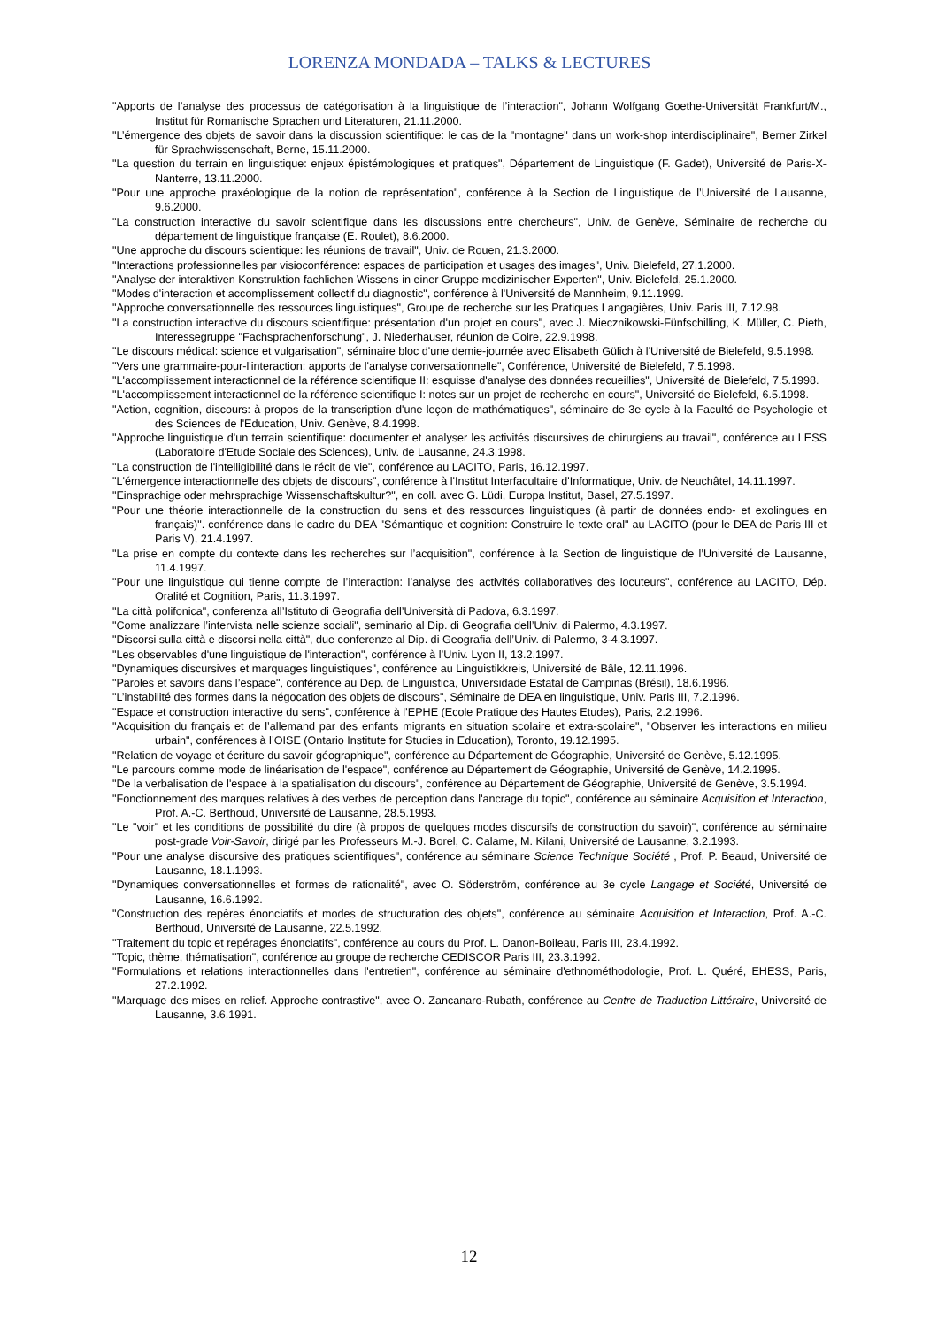LORENZA MONDADA – TALKS & LECTURES
"Apports de l’analyse des processus de catégorisation à la linguistique de l’interaction", Johann Wolfgang Goethe-Universität Frankfurt/M., Institut für Romanische Sprachen und Literaturen, 21.11.2000.
"L’émergence des objets de savoir dans la discussion scientifique: le cas de la "montagne" dans un work-shop interdisciplinaire", Berner Zirkel für Sprachwissenschaft, Berne, 15.11.2000.
"La question du terrain en linguistique: enjeux épistémologiques et pratiques", Département de Linguistique (F. Gadet), Université de Paris-X-Nanterre, 13.11.2000.
"Pour une approche praxéologique de la notion de représentation", conférence à la Section de Linguistique de l’Université de Lausanne, 9.6.2000.
"La construction interactive du savoir scientifique dans les discussions entre chercheurs", Univ. de Genève, Séminaire de recherche du département de linguistique française (E. Roulet), 8.6.2000.
"Une approche du discours scientique: les réunions de travail", Univ. de Rouen, 21.3.2000.
"Interactions professionnelles par visioconférence: espaces de participation et usages des images", Univ. Bielefeld, 27.1.2000.
"Analyse der interaktiven Konstruktion fachlichen Wissens in einer Gruppe medizinischer Experten", Univ. Bielefeld, 25.1.2000.
"Modes d'interaction et accomplissement collectif du diagnostic", conférence à l'Université de Mannheim, 9.11.1999.
"Approche conversationnelle des ressources linguistiques", Groupe de recherche sur les Pratiques Langagières, Univ. Paris III, 7.12.98.
"La construction interactive du discours scientifique: présentation d'un projet en cours", avec J. Miecznikowski-Fünfschilling, K. Müller, C. Pieth, Interessegruppe "Fachsprachenforschung", J. Niederhauser, réunion de Coire, 22.9.1998.
"Le discours médical: science et vulgarisation", séminaire bloc d'une demie-journée avec Elisabeth Gülich à l'Université de Bielefeld, 9.5.1998.
"Vers une grammaire-pour-l'interaction: apports de l'analyse conversationnelle", Conférence, Université de Bielefeld, 7.5.1998.
"L'accomplissement interactionnel de la référence scientifique II: esquisse d'analyse des données recueillies", Université de Bielefeld, 7.5.1998.
"L'accomplissement interactionnel de la référence scientifique I: notes sur un projet de recherche en cours", Université de Bielefeld, 6.5.1998.
"Action, cognition, discours: à propos de la transcription d'une leçon de mathématiques", séminaire de 3e cycle à la Faculté de Psychologie et des Sciences de l'Education, Univ. Genève, 8.4.1998.
"Approche linguistique d'un terrain scientifique: documenter et analyser les activités discursives de chirurgiens au travail", conférence au LESS (Laboratoire d'Etude Sociale des Sciences), Univ. de Lausanne, 24.3.1998.
"La construction de l'intelligibilité dans le récit de vie", conférence au LACITO, Paris, 16.12.1997.
"L'émergence interactionnelle des objets de discours", conférence à l'Institut Interfacultaire d'Informatique, Univ. de Neuchâtel, 14.11.1997.
"Einsprachige oder mehrsprachige Wissenschaftskultur?", en coll. avec G. Lüdi, Europa Institut, Basel, 27.5.1997.
"Pour une théorie interactionnelle de la construction du sens et des ressources linguistiques (à partir de données endo- et exolingues en français)". conférence dans le cadre du DEA "Sémantique et cognition: Construire le texte oral" au LACITO (pour le DEA de Paris III et Paris V), 21.4.1997.
"La prise en compte du contexte dans les recherches sur l’acquisition", conférence à la Section de linguistique de l’Université de Lausanne, 11.4.1997.
"Pour une linguistique qui tienne compte de l’interaction: l’analyse des activités collaboratives des locuteurs", conférence au LACITO, Dép. Oralité et Cognition, Paris, 11.3.1997.
"La città polifonica", conferenza all’Istituto di Geografia dell’Università di Padova, 6.3.1997.
"Come analizzare l’intervista nelle scienze sociali", seminario al Dip. di Geografia dell’Univ. di Palermo, 4.3.1997.
"Discorsi sulla città e discorsi nella città", due conferenze al Dip. di Geografia dell’Univ. di Palermo, 3-4.3.1997.
"Les observables d'une linguistique de l'interaction", conférence à l’Univ. Lyon II, 13.2.1997.
"Dynamiques discursives et marquages linguistiques", conférence au Linguistikkreis, Université de Bâle, 12.11.1996.
"Paroles et savoirs dans l’espace", conférence au Dep. de Linguistica, Universidade Estatal de Campinas (Brésil), 18.6.1996.
"L’instabilité des formes dans la négocation des objets de discours", Séminaire de DEA en linguistique, Univ. Paris III, 7.2.1996.
"Espace et construction interactive du sens", conférence à l’EPHE (Ecole Pratique des Hautes Etudes), Paris, 2.2.1996.
"Acquisition du français et de l’allemand par des enfants migrants en situation scolaire et extra-scolaire", "Observer les interactions en milieu urbain", conférences à l’OISE (Ontario Institute for Studies in Education), Toronto, 19.12.1995.
"Relation de voyage et écriture du savoir géographique", conférence au Département de Géographie, Université de Genève, 5.12.1995.
"Le parcours comme mode de linéarisation de l'espace", conférence au Département de Géographie, Université de Genève, 14.2.1995.
"De la verbalisation de l'espace à la spatialisation du discours", conférence au Département de Géographie, Université de Genève, 3.5.1994.
"Fonctionnement des marques relatives à des verbes de perception dans l'ancrage du topic", conférence au séminaire Acquisition et Interaction, Prof. A.-C. Berthoud, Université de Lausanne, 28.5.1993.
"Le "voir" et les conditions de possibilité du dire (à propos de quelques modes discursifs de construction du savoir)", conférence au séminaire post-grade Voir-Savoir, dirigé par les Professeurs M.-J. Borel, C. Calame, M. Kilani, Université de Lausanne, 3.2.1993.
"Pour une analyse discursive des pratiques scientifiques", conférence au séminaire Science Technique Société , Prof. P. Beaud, Université de Lausanne, 18.1.1993.
"Dynamiques conversationnelles et formes de rationalité", avec O. Söderström, conférence au 3e cycle Langage et Société, Université de Lausanne, 16.6.1992.
"Construction des repères énonciatifs et modes de structuration des objets", conférence au séminaire Acquisition et Interaction, Prof. A.-C. Berthoud, Université de Lausanne, 22.5.1992.
"Traitement du topic et repérages énonciatifs", conférence au cours du Prof. L. Danon-Boileau, Paris III, 23.4.1992.
"Topic, thème, thématisation", conférence au groupe de recherche CEDISCOR Paris III, 23.3.1992.
"Formulations et relations interactionnelles dans l'entretien", conférence au séminaire d'ethnométhodologie, Prof. L. Quéré, EHESS, Paris, 27.2.1992.
"Marquage des mises en relief. Approche contrastive", avec O. Zancanaro-Rubath, conférence au Centre de Traduction Littéraire, Université de Lausanne, 3.6.1991.
12